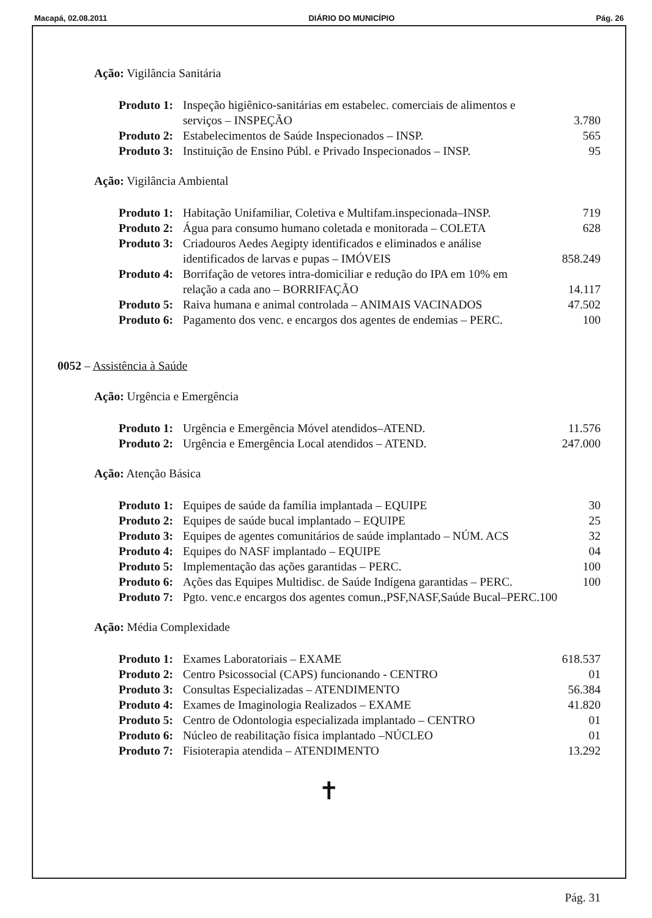Macapá, 02.08.2011 DIÁRIO DO MUNICÍPIO Pág. 26
Ação: Vigilância Sanitária
Produto 1: Inspeção higiênico-sanitárias em estabelec. comerciais de alimentos e serviços – INSPEÇÃO
3.780
Produto 2: Estabelecimentos de Saúde Inspecionados – INSP. 565
Produto 3: Instituição de Ensino Públ. e Privado Inspecionados – INSP. 95
Ação: Vigilância Ambiental
Produto 1: Habitação Unifamiliar, Coletiva e Multifam.inspecionada–INSP. 719
Produto 2: Água para consumo humano coletada e monitorada – COLETA 628
Produto 3: Criadouros Aedes Aegipty identificados e eliminados e análise identificados de larvas e pupas – IMÓVEIS
858.249
Produto 4: Borrifação de vetores intra-domiciliar e redução do IPA em 10% em relação a cada ano – BORRIFAÇÃO
14.117
Produto 5: Raiva humana e animal controlada – ANIMAIS VACINADOS 47.502
Produto 6: Pagamento dos venc. e encargos dos agentes de endemias – PERC. 100
0052 – Assistência à Saúde
Ação: Urgência e Emergência
Produto 1: Urgência e Emergência Móvel atendidos–ATEND. 11.576
Produto 2: Urgência e Emergência Local atendidos – ATEND. 247.000
Ação: Atenção Básica
Produto 1: Equipes de saúde da família implantada – EQUIPE 30
Produto 2: Equipes de saúde bucal implantado – EQUIPE 25
Produto 3: Equipes de agentes comunitários de saúde implantado – NÚM. ACS 32
Produto 4: Equipes do NASF implantado – EQUIPE 04
Produto 5: Implementação das ações garantidas – PERC. 100
Produto 6: Ações das Equipes Multidisc. de Saúde Indígena garantidas – PERC. 100
Produto 7: Pgto. venc.e encargos dos agentes comun.,PSF,NASF,Saúde Bucal–PERC.100
Ação: Média Complexidade
Produto 1: Exames Laboratoriais – EXAME 618.537
Produto 2: Centro Psicossocial (CAPS) funcionando - CENTRO 01
Produto 3: Consultas Especializadas – ATENDIMENTO 56.384
Produto 4: Exames de Imaginologia Realizados – EXAME 41.820
Produto 5: Centro de Odontologia especializada implantado – CENTRO 01
Produto 6: Núcleo de reabilitação física implantado –NÚCLEO 01
Produto 7: Fisioterapia atendida – ATENDIMENTO 13.292
✝
Pág. 31